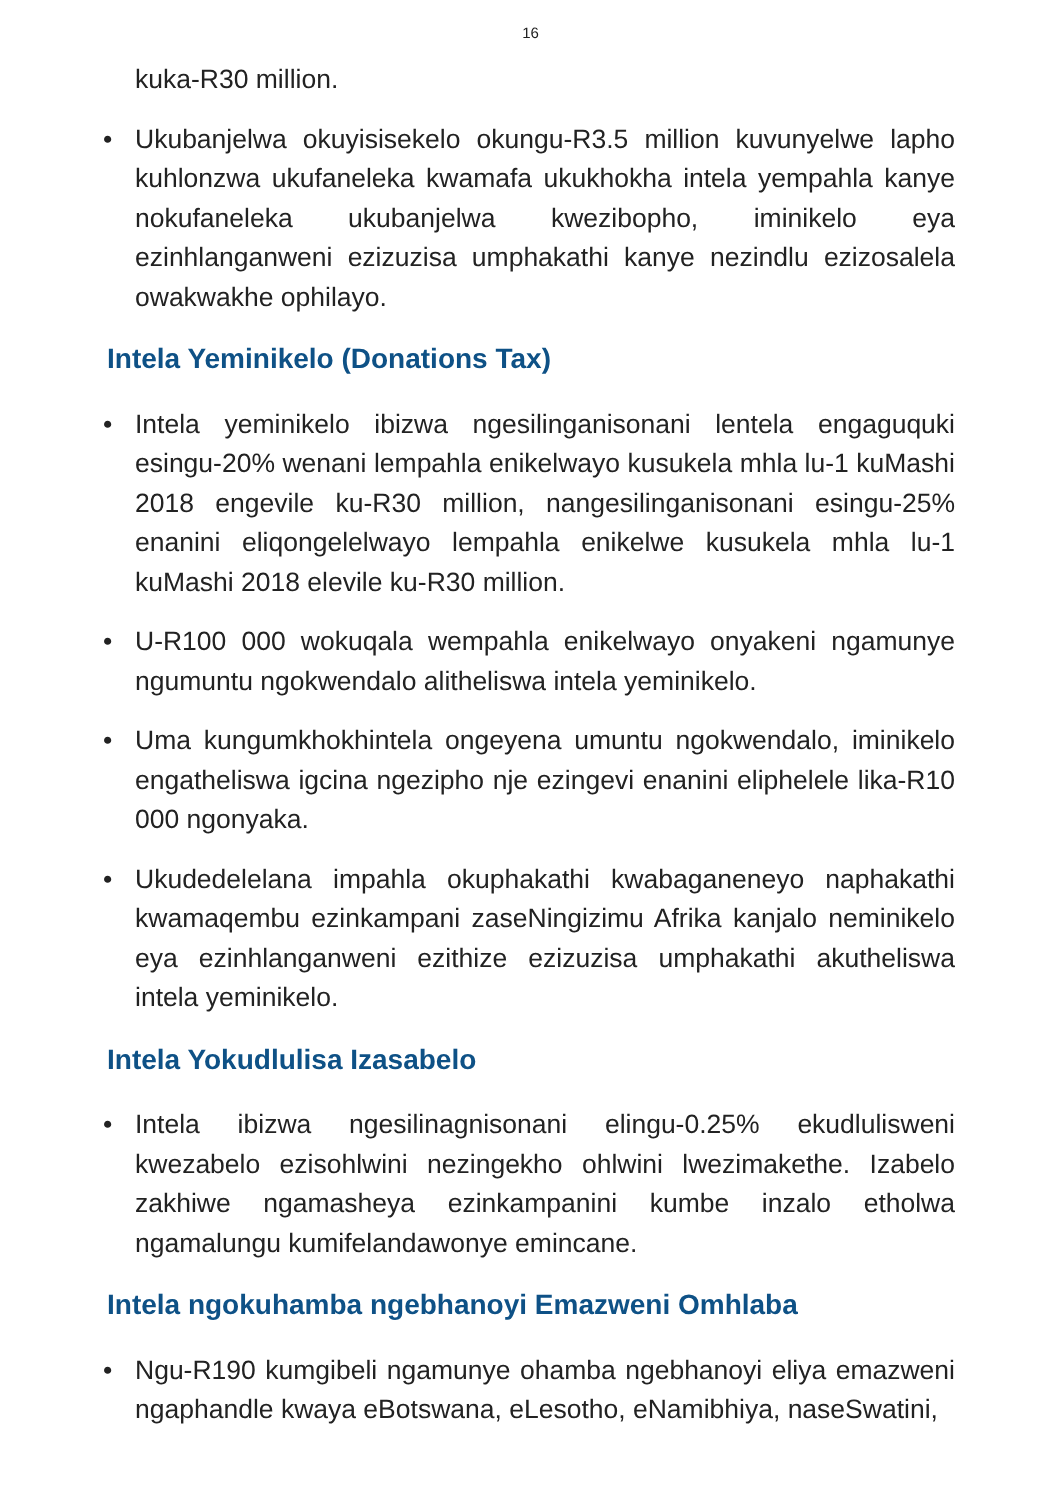16
kuka-R30 million.
• Ukubanjelwa okuyisisekelo okungu-R3.5 million kuvunyelwe lapho kuhlonzwa ukufaneleka kwamafa ukukhokha intela yempahla kanye nokufaneleka ukubanjelwa kwezibopho, iminikelo eya ezinhlanganweni ezizuzisa umphakathi kanye nezindlu ezizosalela owakwakhe ophilayo.
Intela Yeminikelo (Donations Tax)
• Intela yeminikelo ibizwa ngesilinganisonani lentela engaguquki esingu-20% wenani lempahla enikelwayo kusukela mhla lu-1 kuMashi 2018 engevile ku-R30 million, nangesilinganisonani esingu-25% enanini eliqongelelwayo lempahla enikelwe kusukela mhla lu-1 kuMashi 2018 elevile ku-R30 million.
• U-R100 000 wokuqala wempahla enikelwayo onyakeni ngamunye ngumuntu ngokwendalo alitheliswa intela yeminikelo.
• Uma kungumkhokhintela ongeyena umuntu ngokwendalo, iminikelo engatheliswa igcina ngezipho nje ezingevi enanini eliphelele lika-R10 000 ngonyaka.
• Ukudedelelana impahla okuphakathi kwabaganeneyo naphakathi kwamaqembu ezinkampani zaseNingizimu Afrika kanjalo neminikelo eya ezinhlanganweni ezithize ezizuzisa umphakathi akutheliswa intela yeminikelo.
Intela Yokudlulisa Izasabelo
• Intela ibizwa ngesilinagnisonani elingu-0.25% ekudlulisweni kwezabelo ezisohlwini nezingekho ohlwini lwezimakethe. Izabelo zakhiwe ngamasheya ezinkampanini kumbe inzalo etholwa ngamalungu kumifelandawonye emincane.
Intela ngokuhamba ngebhanoyi Emazweni Omhlaba
• Ngu-R190 kumgibeli ngamunye ohamba ngebhanoyi eliya emazweni ngaphandle kwaya eBotswana, eLesotho, eNamibhiya, naseSwatini,